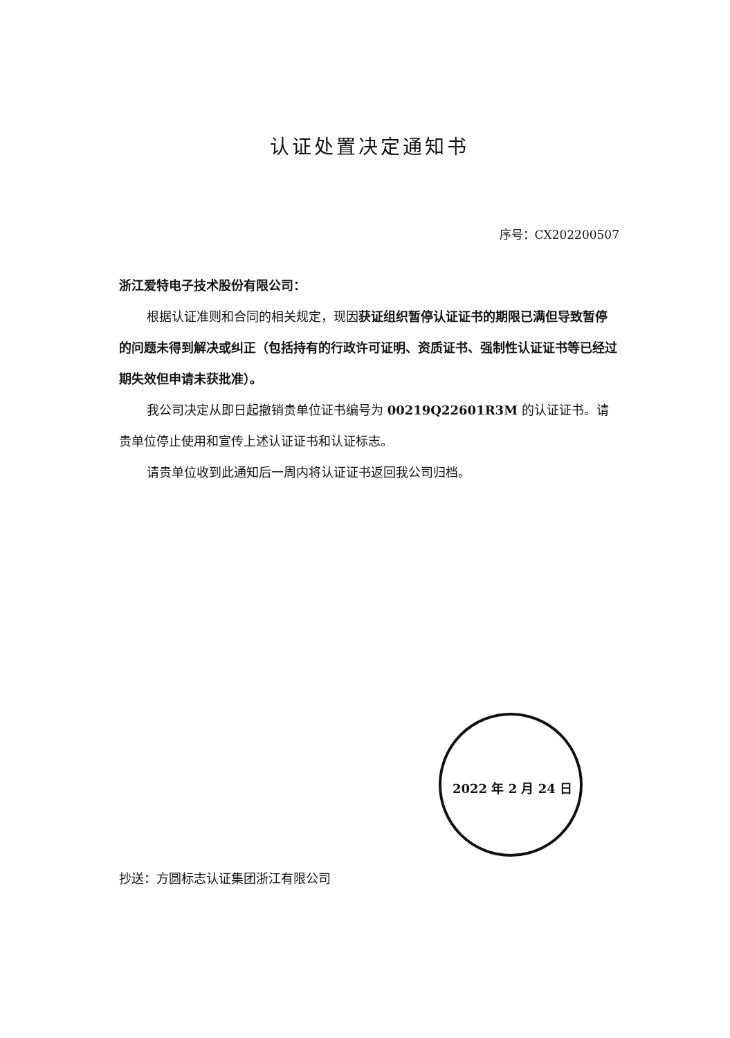认证处置决定通知书
序号：CX202200507
浙江爱特电子技术股份有限公司：
根据认证准则和合同的相关规定，现因获证组织暂停认证证书的期限已满但导致暂停的问题未得到解决或纠正（包括持有的行政许可证明、资质证书、强制性认证证书等已经过期失效但申请未获批准）。
我公司决定从即日起撤销贵单位证书编号为 00219Q22601R3M 的认证证书。请贵单位停止使用和宣传上述认证证书和认证标志。
请贵单位收到此通知后一周内将认证证书返回我公司归档。
2022 年 2 月 24 日
抄送：方圆标志认证集团浙江有限公司